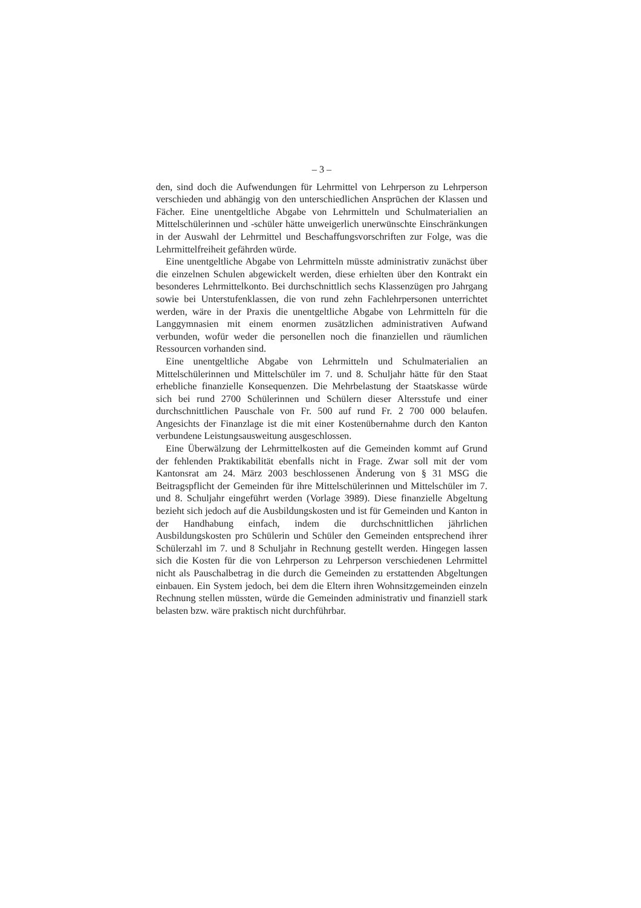– 3 –
den, sind doch die Aufwendungen für Lehrmittel von Lehrperson zu Lehrperson verschieden und abhängig von den unterschiedlichen Ansprüchen der Klassen und Fächer. Eine unentgeltliche Abgabe von Lehrmitteln und Schulmaterialien an Mittelschülerinnen und -schüler hätte unweigerlich unerwünschte Einschränkungen in der Auswahl der Lehrmittel und Beschaffungsvorschriften zur Folge, was die Lehrmittelfreiheit gefährden würde.
Eine unentgeltliche Abgabe von Lehrmitteln müsste administrativ zunächst über die einzelnen Schulen abgewickelt werden, diese erhielten über den Kontrakt ein besonderes Lehrmittelkonto. Bei durchschnittlich sechs Klassenzügen pro Jahrgang sowie bei Unterstufenklassen, die von rund zehn Fachlehrpersonen unterrichtet werden, wäre in der Praxis die unentgeltliche Abgabe von Lehrmitteln für die Langgymnasien mit einem enormen zusätzlichen administrativen Aufwand verbunden, wofür weder die personellen noch die finanziellen und räumlichen Ressourcen vorhanden sind.
Eine unentgeltliche Abgabe von Lehrmitteln und Schulmaterialien an Mittelschülerinnen und Mittelschüler im 7. und 8. Schuljahr hätte für den Staat erhebliche finanzielle Konsequenzen. Die Mehrbelastung der Staatskasse würde sich bei rund 2700 Schülerinnen und Schülern dieser Altersstufe und einer durchschnittlichen Pauschale von Fr. 500 auf rund Fr. 2 700 000 belaufen. Angesichts der Finanzlage ist die mit einer Kostenübernahme durch den Kanton verbundene Leistungsausweitung ausgeschlossen.
Eine Überwälzung der Lehrmittelkosten auf die Gemeinden kommt auf Grund der fehlenden Praktikabilität ebenfalls nicht in Frage. Zwar soll mit der vom Kantonsrat am 24. März 2003 beschlossenen Änderung von § 31 MSG die Beitragspflicht der Gemeinden für ihre Mittelschülerinnen und Mittelschüler im 7. und 8. Schuljahr eingeführt werden (Vorlage 3989). Diese finanzielle Abgeltung bezieht sich jedoch auf die Ausbildungskosten und ist für Gemeinden und Kanton in der Handhabung einfach, indem die durchschnittlichen jährlichen Ausbildungskosten pro Schülerin und Schüler den Gemeinden entsprechend ihrer Schülerzahl im 7. und 8 Schuljahr in Rechnung gestellt werden. Hingegen lassen sich die Kosten für die von Lehrperson zu Lehrperson verschiedenen Lehrmittel nicht als Pauschalbetrag in die durch die Gemeinden zu erstattenden Abgeltungen einbauen. Ein System jedoch, bei dem die Eltern ihren Wohnsitzgemeinden einzeln Rechnung stellen müssten, würde die Gemeinden administrativ und finanziell stark belasten bzw. wäre praktisch nicht durchführbar.